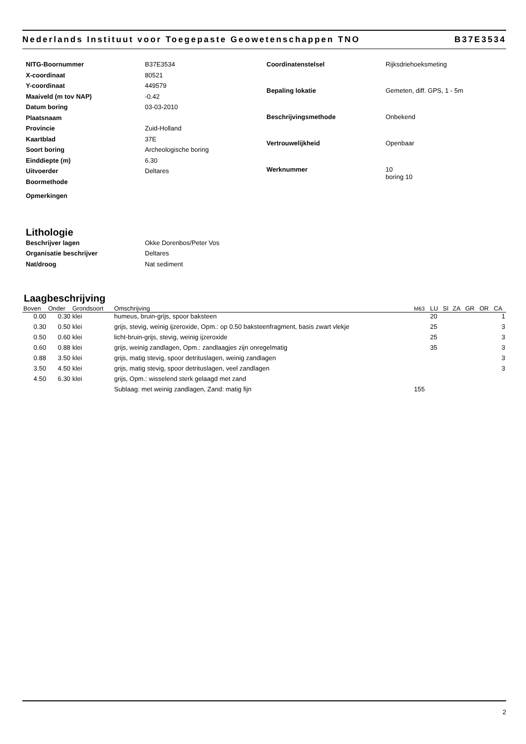Nederlands Instituut voor Toegepaste Geowetenschappen TNO B37E3534
| NITG-Boornummer | B37E3534 |
| X-coordinaat | 80521 |
| Y-coordinaat | 449579 |
| Maaiveld (m tov NAP) | -0.42 |
| Datum boring | 03-03-2010 |
| Plaatsnaam | |
| Provincie | Zuid-Holland |
| Kaartblad | 37E |
| Soort boring | Archeologische boring |
| Einddiepte (m) | 6.30 |
| Uitvoerder | Deltares |
| Boormethode | |
| Opmerkingen | |
| Coordinatenstelsel | Rijksdriehoeksmeting |
| Bepaling lokatie | Gemeten, diff. GPS, 1 - 5m |
| Beschrijvingsmethode | Onbekend |
| Vertrouwelijkheid | Openbaar |
| Werknummer | 10 boring 10 |
Lithologie
| Beschrijver lagen | Okke Dorenbos/Peter Vos |
| Organisatie beschrijver | Deltares |
| Nat/droog | Nat sediment |
Laagbeschrijving
| Boven | Onder | Grondsoort | Omschrijving | M63 | LU | SI | ZA | GR | OR | CA |
| --- | --- | --- | --- | --- | --- | --- | --- | --- | --- | --- |
| 0.00 | 0.30 | klei | humeus, bruin-grijs, spoor baksteen | | 20 | | | | | 1 |
| 0.30 | 0.50 | klei | grijs, stevig, weinig ijzeroxide, Opm.: op 0.50 baksteenfragment, basis zwart vlekje | | 25 | | | | | 3 |
| 0.50 | 0.60 | klei | licht-bruin-grijs, stevig, weinig ijzeroxide | | 25 | | | | | 3 |
| 0.60 | 0.88 | klei | grijs, weinig zandlagen, Opm.: zandlaagjes zijn onregelmatig | | 35 | | | | | 3 |
| 0.88 | 3.50 | klei | grijs, matig stevig, spoor detrituslagen, weinig zandlagen | | | | | | | 3 |
| 3.50 | 4.50 | klei | grijs, matig stevig, spoor detrituslagen, veel zandlagen | | | | | | | 3 |
| 4.50 | 6.30 | klei | grijs, Opm.: wisselend sterk gelaagd met zand | | | | | | | |
| | | | Sublaag: met weinig zandlagen, Zand: matig fijn | 155 | | | | | | |
2